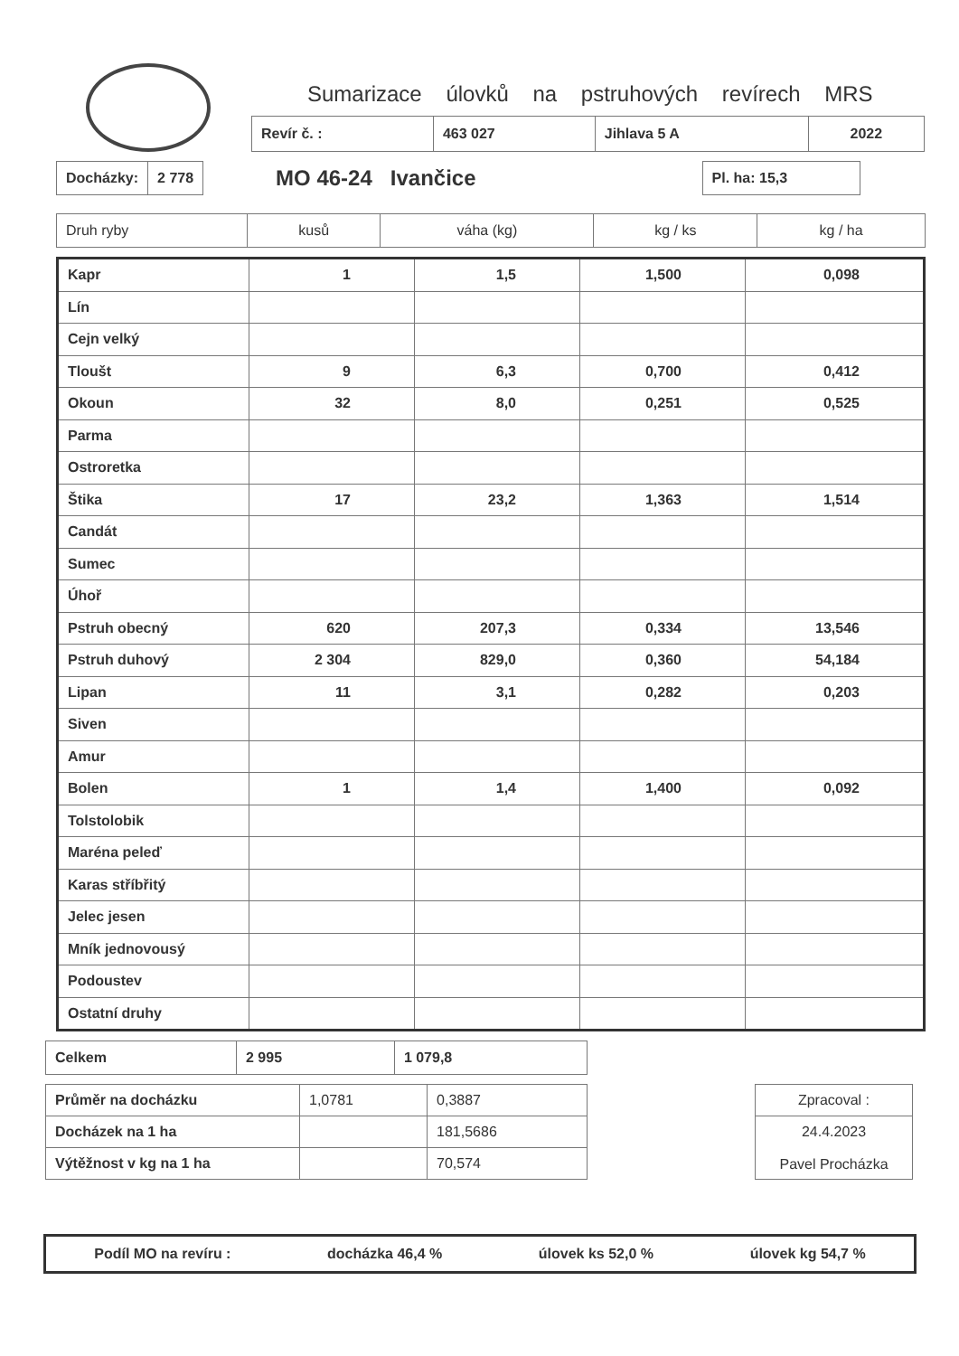Sumarizace úlovků na pstruhových revírech MRS
| Revír č. : | 463 027 | Jihlava 5 A | 2022 |
| Docházky: | 2 778 |
MO 46-24 Ivančice
| Pl. ha: 15,3 |
| Druh ryby | kusů | váha (kg) | kg / ks | kg / ha |
| --- | --- | --- | --- | --- |
| Kapr | 1 | 1,5 | 1,500 | 0,098 |
| Lín | | | | |
| Cejn velký | | | | |
| Tloušt | 9 | 6,3 | 0,700 | 0,412 |
| Okoun | 32 | 8,0 | 0,251 | 0,525 |
| Parma | | | | |
| Ostroretka | | | | |
| Štika | 17 | 23,2 | 1,363 | 1,514 |
| Candát | | | | |
| Sumec | | | | |
| Úhoř | | | | |
| Pstruh obecný | 620 | 207,3 | 0,334 | 13,546 |
| Pstruh duhový | 2 304 | 829,0 | 0,360 | 54,184 |
| Lipan | 11 | 3,1 | 0,282 | 0,203 |
| Siven | | | | |
| Amur | | | | |
| Bolen | 1 | 1,4 | 1,400 | 0,092 |
| Tolstolobik | | | | |
| Maréna peleď | | | | |
| Karas stříbřitý | | | | |
| Jelec jesen | | | | |
| Mník jednovousý | | | | |
| Podoustev | | | | |
| Ostatní druhy | | | | |
| Celkem | 2 995 | 1 079,8 |
| Průměr na docházku | 1,0781 | 0,3887 |
| Docházek na 1 ha | | 181,5686 |
| Výtěžnost v kg na 1 ha | | 70,574 |
| Zpracoval : |
| 24.4.2023 Pavel Procházka |
Podíl MO na revíru : docházka 46,4 % úlovek ks 52,0 % úlovek kg 54,7 %